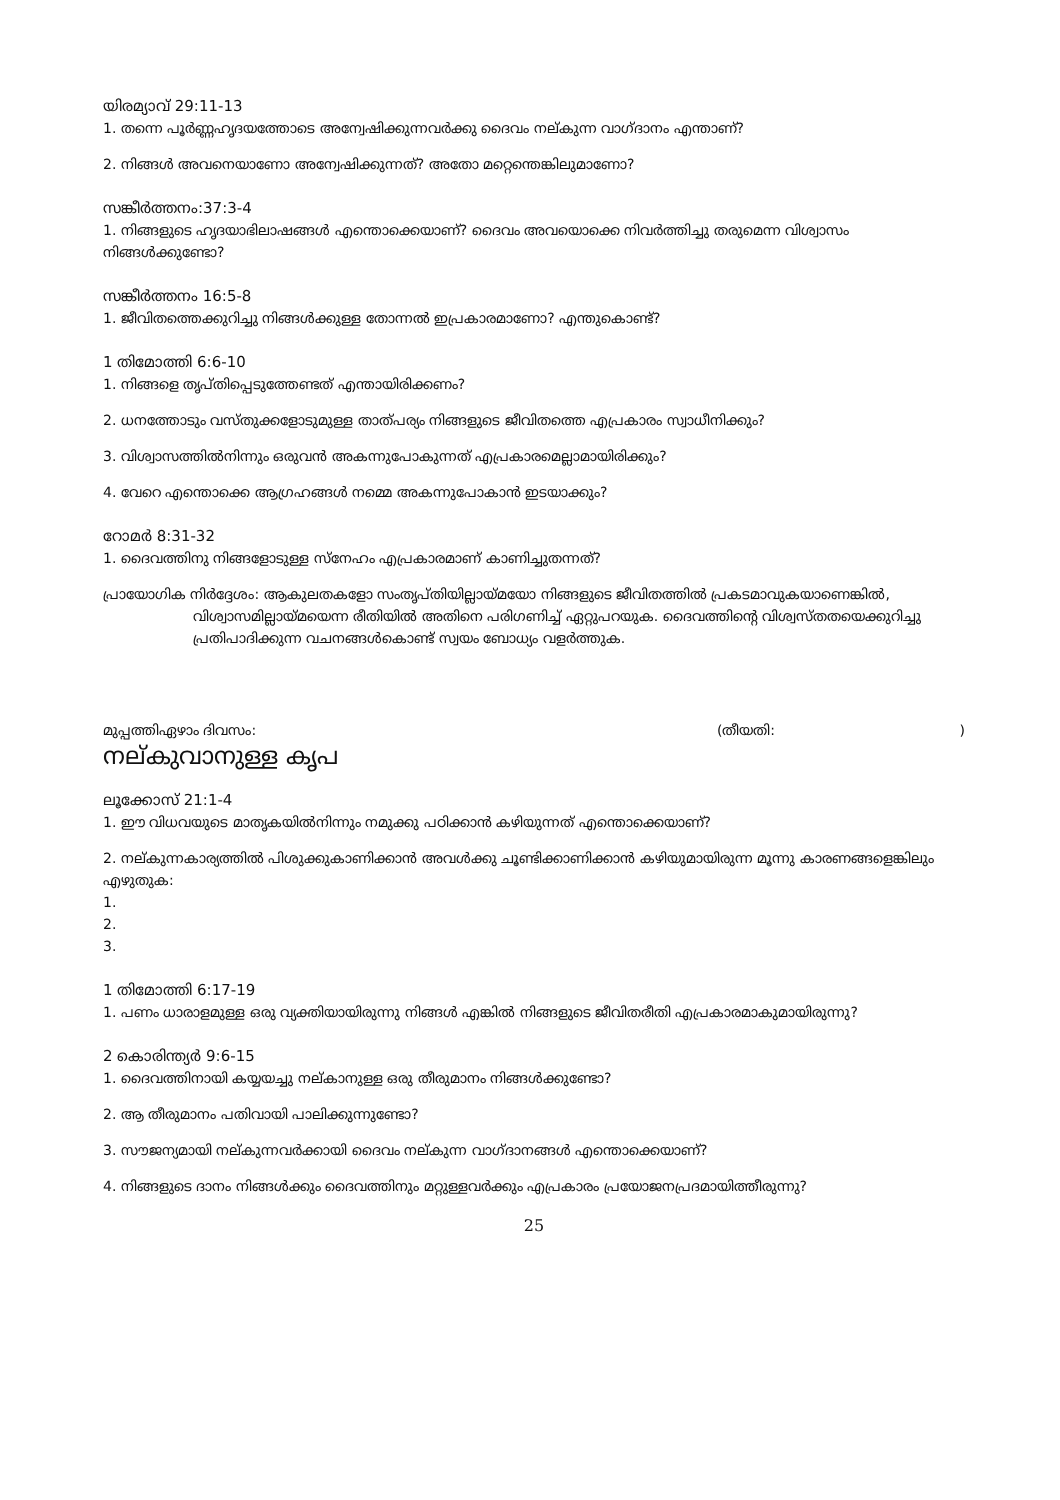യിരമ്യാവ് 29:11-13
1. തന്നെ പൂർണ്ണഹൃദയത്തോടെ അന്വേഷിക്കുന്നവർക്കു ദൈവം നല്കുന്ന വാഗ്ദാനം എന്താണ്?
2. നിങ്ങൾ അവനെയാണോ അന്വേഷിക്കുന്നത്? അതോ മറ്റെന്തെങ്കിലുമാണോ?
സങ്കീർത്തനം:37:3-4
1. നിങ്ങളുടെ ഹൃദയാഭിലാഷങ്ങൾ എന്തൊക്കെയാണ്? ദൈവം അവയൊക്കെ നിവർത്തിച്ചു തരുമെന്ന വിശ്വാസം നിങ്ങൾക്കുണ്ടോ?
സങ്കീർത്തനം 16:5-8
1. ജീവിതത്തെക്കുറിച്ചു നിങ്ങൾക്കുള്ള തോന്നൽ ഇപ്രകാരമാണോ? എന്തുകൊണ്ട്?
1 തിമോത്തി 6:6-10
1. നിങ്ങളെ തൃപ്തിപ്പെടുത്തേണ്ടത് എന്തായിരിക്കണം?
2. ധനത്തോടും വസ്തുക്കളോടുമുള്ള താത്പര്യം നിങ്ങളുടെ ജീവിതത്തെ എപ്രകാരം സ്വാധീനിക്കും?
3. വിശ്വാസത്തിൽനിന്നും ഒരുവൻ അകന്നുപോകുന്നത് എപ്രകാരമെല്ലാമായിരിക്കും?
4. വേറെ എന്തൊക്കെ ആഗ്രഹങ്ങൾ നമ്മെ അകന്നുപോകാൻ ഇടയാക്കും?
റോമർ 8:31-32
1. ദൈവത്തിനു നിങ്ങളോടുള്ള സ്നേഹം എപ്രകാരമാണ് കാണിച്ചുതന്നത്?
പ്രായോഗിക നിർദ്ദേശം: ആകുലതകളോ സംതൃപ്തിയില്ലായ്മയോ നിങ്ങളുടെ ജീവിതത്തിൽ പ്രകടമാവുകയാണെങ്കിൽ, വിശ്വാസമില്ലായ്മയെന്ന രീതിയിൽ അതിനെ പരിഗണിച്ച് ഏറ്റുപറയുക. ദൈവത്തിന്റെ വിശ്വസ്തതയെക്കുറിച്ചു പ്രതിപാദിക്കുന്ന വചനങ്ങൾകൊണ്ട് സ്വയം ബോധ്യം വളർത്തുക.
മുപ്പത്തിഏഴാം ദിവസം: (തീയതി: )
നല്കുവാനുള്ള കൃപ
ലൂക്കോസ് 21:1-4
1. ഈ വിധവയുടെ മാതൃകയിൽനിന്നും നമുക്കു പഠിക്കാൻ കഴിയുന്നത് എന്തൊക്കെയാണ്?
2. നല്കുന്നകാര്യത്തിൽ പിശുക്കുകാണിക്കാൻ അവൾക്കു ചൂണ്ടിക്കാണിക്കാൻ കഴിയുമായിരുന്ന മൂന്നു കാരണങ്ങളെങ്കിലും എഴുതുക:
1.
2.
3.
1 തിമോത്തി 6:17-19
1. പണം ധാരാളമുള്ള ഒരു വ്യക്തിയായിരുന്നു നിങ്ങൾ എങ്കിൽ നിങ്ങളുടെ ജീവിതരീതി എപ്രകാരമാകുമായിരുന്നു?
2 കൊരിന്ത്യർ 9:6-15
1. ദൈവത്തിനായി കയ്യയച്ചു നല്കാനുള്ള ഒരു തീരുമാനം നിങ്ങൾക്കുണ്ടോ?
2. ആ തീരുമാനം പതിവായി പാലിക്കുന്നുണ്ടോ?
3. സൗജന്യമായി നല്കുന്നവർക്കായി ദൈവം നല്കുന്ന വാഗ്ദാനങ്ങൾ എന്തൊക്കെയാണ്?
4. നിങ്ങളുടെ ദാനം നിങ്ങൾക്കും ദൈവത്തിനും മറ്റുള്ളവർക്കും എപ്രകാരം പ്രയോജനപ്രദമായിത്തീരുന്നു?
25